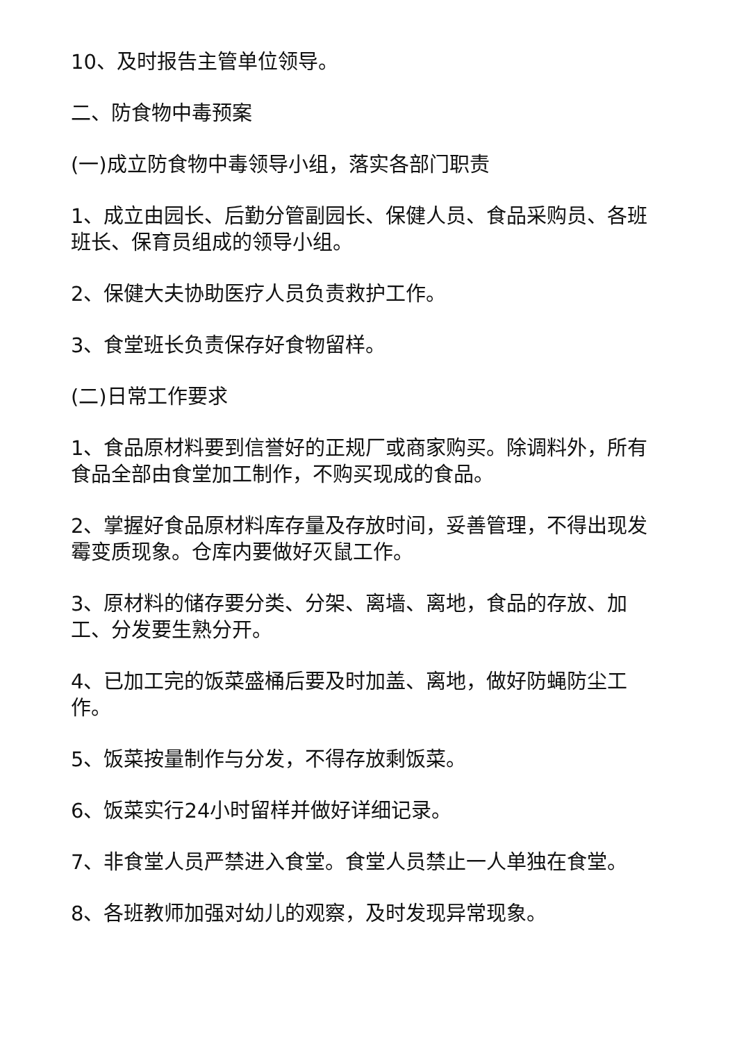10、及时报告主管单位领导。
二、防食物中毒预案
(一)成立防食物中毒领导小组，落实各部门职责
1、成立由园长、后勤分管副园长、保健人员、食品采购员、各班班长、保育员组成的领导小组。
2、保健大夫协助医疗人员负责救护工作。
3、食堂班长负责保存好食物留样。
(二)日常工作要求
1、食品原材料要到信誉好的正规厂或商家购买。除调料外，所有食品全部由食堂加工制作，不购买现成的食品。
2、掌握好食品原材料库存量及存放时间，妥善管理，不得出现发霉变质现象。仓库内要做好灭鼠工作。
3、原材料的储存要分类、分架、离墙、离地，食品的存放、加工、分发要生熟分开。
4、已加工完的饭菜盛桶后要及时加盖、离地，做好防蝇防尘工作。
5、饭菜按量制作与分发，不得存放剩饭菜。
6、饭菜实行24小时留样并做好详细记录。
7、非食堂人员严禁进入食堂。食堂人员禁止一人单独在食堂。
8、各班教师加强对幼儿的观察，及时发现异常现象。